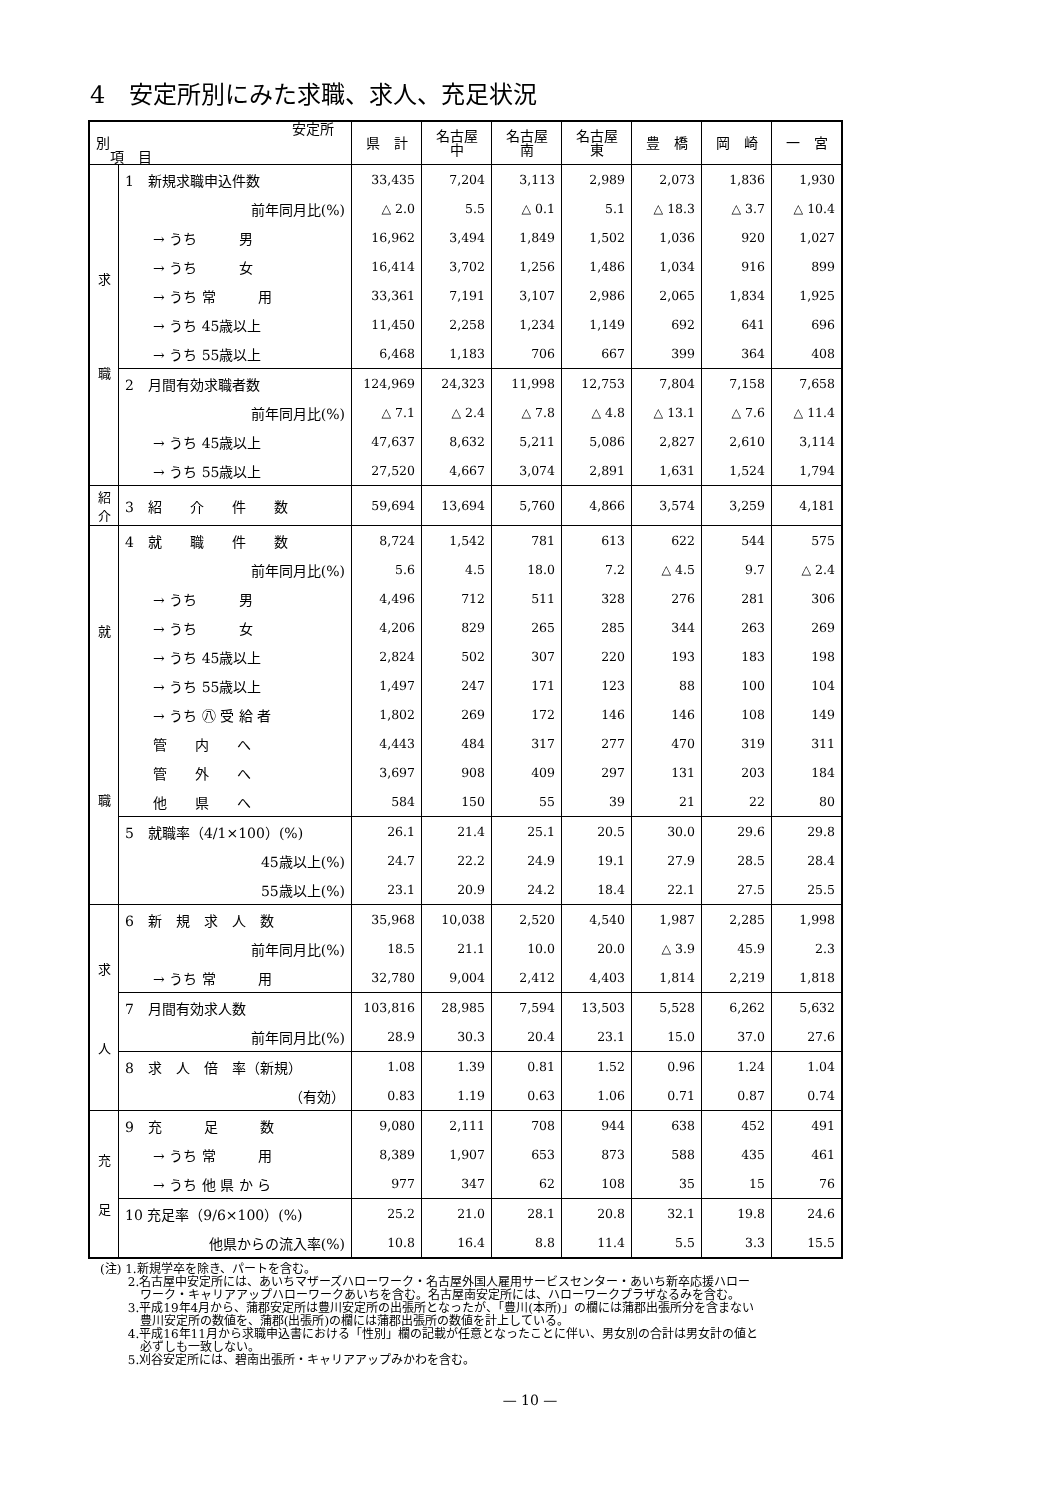4　安定所別にみた求職、求人、充足状況
| 安定所別 項 目 | | 県 計 | 名古屋 中 | 名古屋 南 | 名古屋 東 | 豊 橋 | 岡 崎 | 一 宮 |
| --- | --- | --- | --- | --- | --- | --- | --- | --- |
| 求 職 | 1 新規求職申込件数 | 33,435 | 7,204 | 3,113 | 2,989 | 2,073 | 1,836 | 1,930 |
| | 前年同月比(%) | △ 2.0 | 5.5 | △ 0.1 | 5.1 | △ 18.3 | △ 3.7 | △ 10.4 |
| | → うち 男 | 16,962 | 3,494 | 1,849 | 1,502 | 1,036 | 920 | 1,027 |
| | → うち 女 | 16,414 | 3,702 | 1,256 | 1,486 | 1,034 | 916 | 899 |
| | → うち 常 用 | 33,361 | 7,191 | 3,107 | 2,986 | 2,065 | 1,834 | 1,925 |
| | → うち 45歳以上 | 11,450 | 2,258 | 1,234 | 1,149 | 692 | 641 | 696 |
| | → うち 55歳以上 | 6,468 | 1,183 | 706 | 667 | 399 | 364 | 408 |
| | 2 月間有効求職者数 | 124,969 | 24,323 | 11,998 | 12,753 | 7,804 | 7,158 | 7,658 |
| | 前年同月比(%) | △ 7.1 | △ 2.4 | △ 7.8 | △ 4.8 | △ 13.1 | △ 7.6 | △ 11.4 |
| | → うち 45歳以上 | 47,637 | 8,632 | 5,211 | 5,086 | 2,827 | 2,610 | 3,114 |
| | → うち 55歳以上 | 27,520 | 4,667 | 3,074 | 2,891 | 1,631 | 1,524 | 1,794 |
| 紹 介 | 3 紹 介 件 数 | 59,694 | 13,694 | 5,760 | 4,866 | 3,574 | 3,259 | 4,181 |
| 就 職 | 4 就 職 件 数 | 8,724 | 1,542 | 781 | 613 | 622 | 544 | 575 |
| | 前年同月比(%) | 5.6 | 4.5 | 18.0 | 7.2 | △ 4.5 | 9.7 | △ 2.4 |
| | → うち 男 | 4,496 | 712 | 511 | 328 | 276 | 281 | 306 |
| | → うち 女 | 4,206 | 829 | 265 | 285 | 344 | 263 | 269 |
| | → うち 45歳以上 | 2,824 | 502 | 307 | 220 | 193 | 183 | 198 |
| | → うち 55歳以上 | 1,497 | 247 | 171 | 123 | 88 | 100 | 104 |
| | → うち ㊇ 受 給 者 | 1,802 | 269 | 172 | 146 | 146 | 108 | 149 |
| | 管 内 へ | 4,443 | 484 | 317 | 277 | 470 | 319 | 311 |
| | 管 外 へ | 3,697 | 908 | 409 | 297 | 131 | 203 | 184 |
| | 他 県 へ | 584 | 150 | 55 | 39 | 21 | 22 | 80 |
| | 5 就職率（4/1×100）(%) | 26.1 | 21.4 | 25.1 | 20.5 | 30.0 | 29.6 | 29.8 |
| | 45歳以上(%) | 24.7 | 22.2 | 24.9 | 19.1 | 27.9 | 28.5 | 28.4 |
| | 55歳以上(%) | 23.1 | 20.9 | 24.2 | 18.4 | 22.1 | 27.5 | 25.5 |
| 求 人 | 6 新 規 求 人 数 | 35,968 | 10,038 | 2,520 | 4,540 | 1,987 | 2,285 | 1,998 |
| | 前年同月比(%) | 18.5 | 21.1 | 10.0 | 20.0 | △ 3.9 | 45.9 | 2.3 |
| | → うち 常 用 | 32,780 | 9,004 | 2,412 | 4,403 | 1,814 | 2,219 | 1,818 |
| | 7 月間有効求人数 | 103,816 | 28,985 | 7,594 | 13,503 | 5,528 | 6,262 | 5,632 |
| | 前年同月比(%) | 28.9 | 30.3 | 20.4 | 23.1 | 15.0 | 37.0 | 27.6 |
| | 8 求 人 倍 率（新規） | 1.08 | 1.39 | 0.81 | 1.52 | 0.96 | 1.24 | 1.04 |
| | （有効） | 0.83 | 1.19 | 0.63 | 1.06 | 0.71 | 0.87 | 0.74 |
| 充 足 | 9 充 足 数 | 9,080 | 2,111 | 708 | 944 | 638 | 452 | 491 |
| | → うち 常 用 | 8,389 | 1,907 | 653 | 873 | 588 | 435 | 461 |
| | → うち 他 県 か ら | 977 | 347 | 62 | 108 | 35 | 15 | 76 |
| | 10 充足率（9/6×100）(%) | 25.2 | 21.0 | 28.1 | 20.8 | 32.1 | 19.8 | 24.6 |
| | 他県からの流入率(%) | 10.8 | 16.4 | 8.8 | 11.4 | 5.5 | 3.3 | 15.5 |
(注) 1.新規学卒を除き、パートを含む。
　　 2.名古屋中安定所には、あいちマザーズハローワーク・名古屋外国人雇用サービスセンター・あいち新卒応援ハロー
　　　 ワーク・キャリアアップハローワークあいちを含む。名古屋南安定所には、ハローワークプラザなるみを含む。
　　 3.平成19年4月から、蒲郡安定所は豊川安定所の出張所となったが、「豊川(本所)」の欄には蒲郡出張所分を含まない
　　　 豊川安定所の数値を、蒲郡(出張所)の欄には蒲郡出張所の数値を計上している。
　　 4.平成16年11月から求職申込書における「性別」欄の記載が任意となったことに伴い、男女別の合計は男女計の値と
　　　 必ずしも一致しない。
　　 5.刈谷安定所には、碧南出張所・キャリアアップみかわを含む。
— 10 —